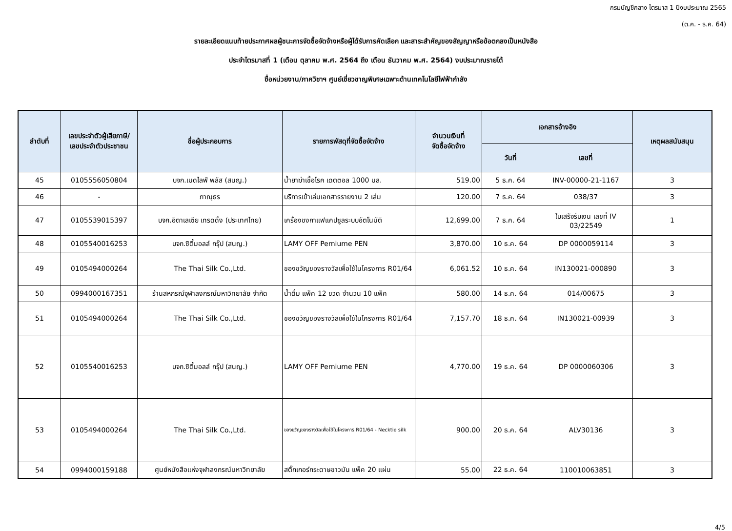กรมบัญชีกลาง ไตรมาส 1 ปีงบประมาณ 2565
(ต.ค. - ธ.ค. 64)
รายละเอียดแนบท้ายประกาศผลผู้ชนะการจัดซื้อจัดจ้างหรือผู้ได้รับการคัดเลือก และสาระสำคัญของสัญญาหรือข้อตกลงเป็นหนังสือ
ประจำไตรมาสที่ 1 (เดือน ตุลาคม พ.ศ. 2564 ถึง เดือน ธันวาคม พ.ศ. 2564) งบประมาณรายได้
ชื่อหน่วยงาน/ภาควิชาฯ ศูนย์เชี่ยวชาญพิเศษเฉพาะด้านเทคโนโลยีไฟฟ้ากำลัง
| ลำดับที่ | เลขประจำตัวผู้เสียภาษี/ เลขประจำตัวประชาชน | ชื่อผู้ประกอบการ | รายการพัสดุที่จัดซื้อจัดจ้าง | จำนวนเงินที่ จัดซื้อจัดจ้าง | เอกสารอ้างอิง | | เหตุผลสนับสนุน |
| --- | --- | --- | --- | --- | --- | --- | --- |
| | | | | | วันที่ | เลขที่ | |
| 45 | 0105556050804 | บจก.เมดไลฟ์ พลัส (สนญ.) | น้ำยาฆ่าเชื้อโรค เดตตอล 1000 มล. | 519.00 | 5 ธ.ค. 64 | INV-00000-21-1167 | 3 |
| 46 | - | ภาณุธร | บริการเข้าเล่มเอกสารรายงาน 2 เล่ม | 120.00 | 7 ธ.ค. 64 | 038/37 | 3 |
| 47 | 0105539015397 | บจก.อิตาเลเซีย เทรดดิ้ง (ประเทศไทย) | เครื่องชงกาแฟแคปซูลระบบอัตโนมัติ | 12,699.00 | 7 ธ.ค. 64 | ใบเสร็จรับเงิน เลขที่ IV 03/22549 | 1 |
| 48 | 0105540016253 | บจก.ซิตี้มอลล์ กรุ๊ป (สนญ.) | LAMY OFF Pemiume PEN | 3,870.00 | 10 ธ.ค. 64 | DP 0000059114 | 3 |
| 49 | 0105494000264 | The Thai Silk Co.,Ltd. | ของขวัญของรางวัลเพื่อใช้ในโครงการ R01/64 | 6,061.52 | 10 ธ.ค. 64 | IN130021-000890 | 3 |
| 50 | 0994000167351 | ร้านสหกรณ์จุฬาลงกรณ์มหาวิทยาลัย จำกัด | น้ำดื่ม แพ็ค 12 ขวด จำนวน 10 แพ็ค | 580.00 | 14 ธ.ค. 64 | 014/00675 | 3 |
| 51 | 0105494000264 | The Thai Silk Co.,Ltd. | ของขวัญของรางวัลเพื่อใช้ในโครงการ R01/64 | 7,157.70 | 18 ธ.ค. 64 | IN130021-00939 | 3 |
| 52 | 0105540016253 | บจก.ซิตี้มอลล์ กรุ๊ป (สนญ.) | LAMY OFF Pemiume PEN | 4,770.00 | 19 ธ.ค. 64 | DP 0000060306 | 3 |
| 53 | 0105494000264 | The Thai Silk Co.,Ltd. | ของขวัญของรางวัลเพื่อใช้ในโครงการ R01/64 - Necktie silk | 900.00 | 20 ธ.ค. 64 | ALV30136 | 3 |
| 54 | 0994000159188 | ศูนย์หนังสือแห่งจุฬาลงกรณ์มหาวิทยาลัย | สติ๊กเกอร์กระดาษขาวมัน แพ็ค 20 แผ่น | 55.00 | 22 ธ.ค. 64 | 110010063851 | 3 |
4/5